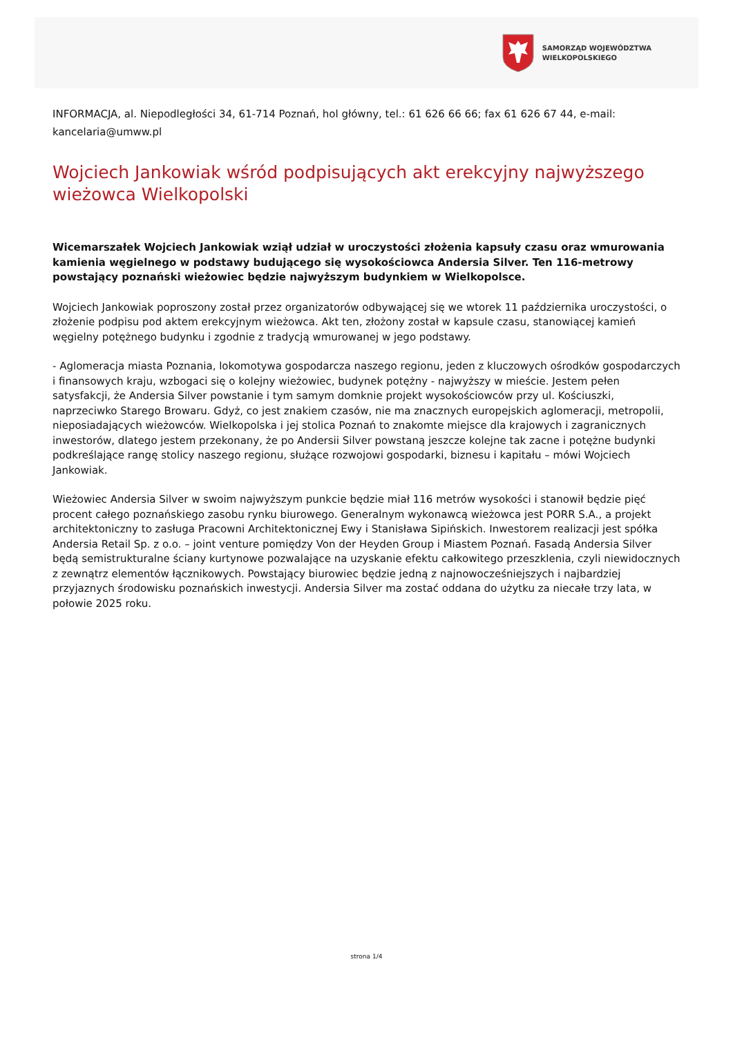SAMORZĄD WOJEWÓDZTWA
WIELKOPOLSKIEGO
INFORMACJA, al. Niepodległości 34, 61-714 Poznań, hol główny, tel.: 61 626 66 66; fax 61 626 67 44, e-mail: kancelaria@umww.pl
Wojciech Jankowiak wśród podpisujących akt erekcyjny najwyższego wieżowca Wielkopolski
Wicemarszałek Wojciech Jankowiak wziął udział w uroczystości złożenia kapsuły czasu oraz wmurowania kamienia węgielnego w podstawy budującego się wysokościowca Andersia Silver. Ten 116-metrowy powstający poznański wieżowiec będzie najwyższym budynkiem w Wielkopolsce.
Wojciech Jankowiak poproszony został przez organizatorów odbywającej się we wtorek 11 października uroczystości, o złożenie podpisu pod aktem erekcyjnym wieżowca. Akt ten, złożony został w kapsule czasu, stanowiącej kamień węgielny potężnego budynku i zgodnie z tradycją wmurowanej w jego podstawy.
- Aglomeracja miasta Poznania, lokomotywa gospodarcza naszego regionu, jeden z kluczowych ośrodków gospodarczych i finansowych kraju, wzbogaci się o kolejny wieżowiec, budynek potężny - najwyższy w mieście. Jestem pełen satysfakcji, że Andersia Silver powstanie i tym samym domknie projekt wysokościowców przy ul. Kościuszki, naprzeciwko Starego Browaru. Gdyż, co jest znakiem czasów, nie ma znacznych europejskich aglomeracji, metropolii, nieposiadających wieżowców. Wielkopolska i jej stolica Poznań to znakomte miejsce dla krajowych i zagranicznych inwestorów, dlatego jestem przekonany, że po Andersii Silver powstaną jeszcze kolejne tak zacne i potężne budynki podkreślające rangę stolicy naszego regionu, służące rozwojowi gospodarki, biznesu i kapitału – mówi Wojciech Jankowiak.
Wieżowiec Andersia Silver w swoim najwyższym punkcie będzie miał 116 metrów wysokości i stanowił będzie pięć procent całego poznańskiego zasobu rynku biurowego. Generalnym wykonawcą wieżowca jest PORR S.A., a projekt architektoniczny to zasługa Pracowni Architektonicznej Ewy i Stanisława Sipińskich. Inwestorem realizacji jest spółka Andersia Retail Sp. z o.o. – joint venture pomiędzy Von der Heyden Group i Miastem Poznań. Fasadą Andersia Silver będą semistrukturalne ściany kurtynowe pozwalające na uzyskanie efektu całkowitego przeszklenia, czyli niewidocznych z zewnątrz elementów łącznikowych. Powstający biurowiec będzie jedną z najnowocześniejszych i najbardziej przyjaznych środowisku poznańskich inwestycji. Andersia Silver ma zostać oddana do użytku za niecałe trzy lata, w połowie 2025 roku.
strona 1/4